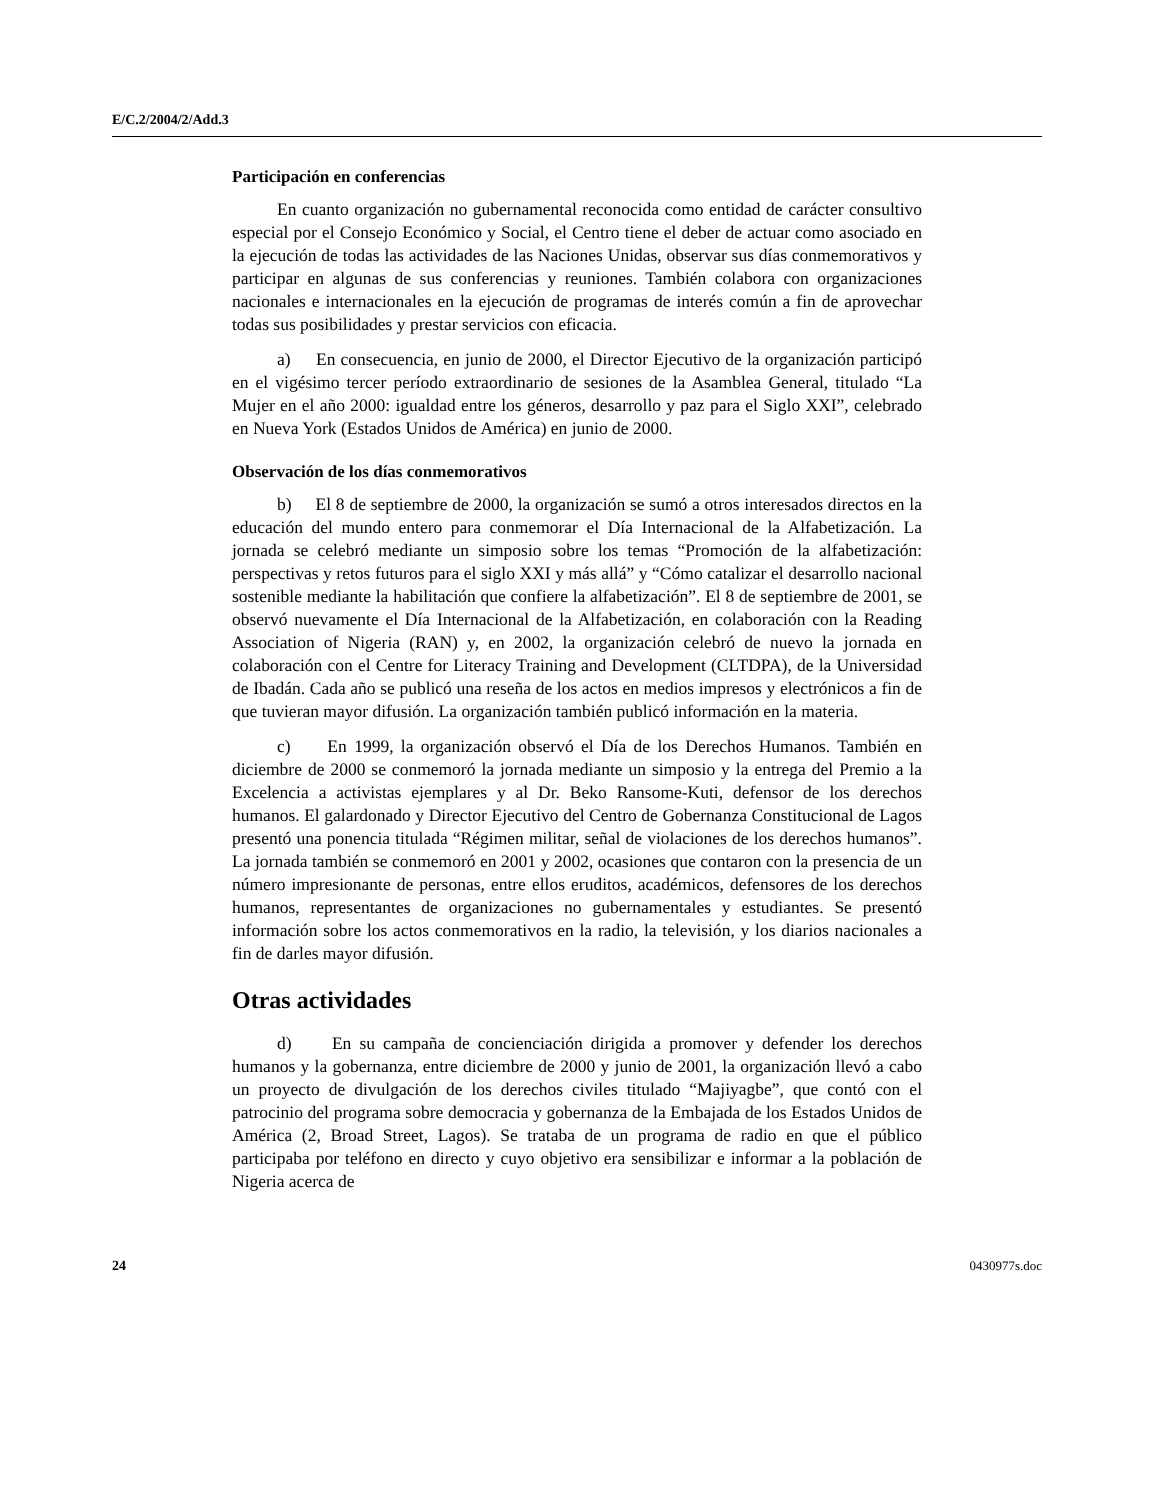E/C.2/2004/2/Add.3
Participación en conferencias
En cuanto organización no gubernamental reconocida como entidad de carácter consultivo especial por el Consejo Económico y Social, el Centro tiene el deber de actuar como asociado en la ejecución de todas las actividades de las Naciones Unidas, observar sus días conmemorativos y participar en algunas de sus conferencias y reuniones. También colabora con organizaciones nacionales e internacionales en la ejecución de programas de interés común a fin de aprovechar todas sus posibilidades y prestar servicios con eficacia.
a) En consecuencia, en junio de 2000, el Director Ejecutivo de la organización participó en el vigésimo tercer período extraordinario de sesiones de la Asamblea General, titulado “La Mujer en el año 2000: igualdad entre los géneros, desarrollo y paz para el Siglo XXI”, celebrado en Nueva York (Estados Unidos de América) en junio de 2000.
Observación de los días conmemorativos
b) El 8 de septiembre de 2000, la organización se sumó a otros interesados directos en la educación del mundo entero para conmemorar el Día Internacional de la Alfabetización. La jornada se celebró mediante un simposio sobre los temas “Promoción de la alfabetización: perspectivas y retos futuros para el siglo XXI y más allá” y “Cómo catalizar el desarrollo nacional sostenible mediante la habilitación que confiere la alfabetización”. El 8 de septiembre de 2001, se observó nuevamente el Día Internacional de la Alfabetización, en colaboración con la Reading Association of Nigeria (RAN) y, en 2002, la organización celebró de nuevo la jornada en colaboración con el Centre for Literacy Training and Development (CLTDPA), de la Universidad de Ibadán. Cada año se publicó una reseña de los actos en medios impresos y electrónicos a fin de que tuvieran mayor difusión. La organización también publicó información en la materia.
c) En 1999, la organización observó el Día de los Derechos Humanos. También en diciembre de 2000 se conmemoró la jornada mediante un simposio y la entrega del Premio a la Excelencia a activistas ejemplares y al Dr. Beko Ransome-Kuti, defensor de los derechos humanos. El galardonado y Director Ejecutivo del Centro de Gobernanza Constitucional de Lagos presentó una ponencia titulada “Régimen militar, señal de violaciones de los derechos humanos”. La jornada también se conmemoró en 2001 y 2002, ocasiones que contaron con la presencia de un número impresionante de personas, entre ellos eruditos, académicos, defensores de los derechos humanos, representantes de organizaciones no gubernamentales y estudiantes. Se presentó información sobre los actos conmemorativos en la radio, la televisión, y los diarios nacionales a fin de darles mayor difusión.
Otras actividades
d) En su campaña de concienciación dirigida a promover y defender los derechos humanos y la gobernanza, entre diciembre de 2000 y junio de 2001, la organización llevó a cabo un proyecto de divulgación de los derechos civiles titulado “Majiyagbe”, que contó con el patrocinio del programa sobre democracia y gobernanza de la Embajada de los Estados Unidos de América (2, Broad Street, Lagos). Se trataba de un programa de radio en que el público participaba por teléfono en directo y cuyo objetivo era sensibilizar e informar a la población de Nigeria acerca de
24 0430977s.doc